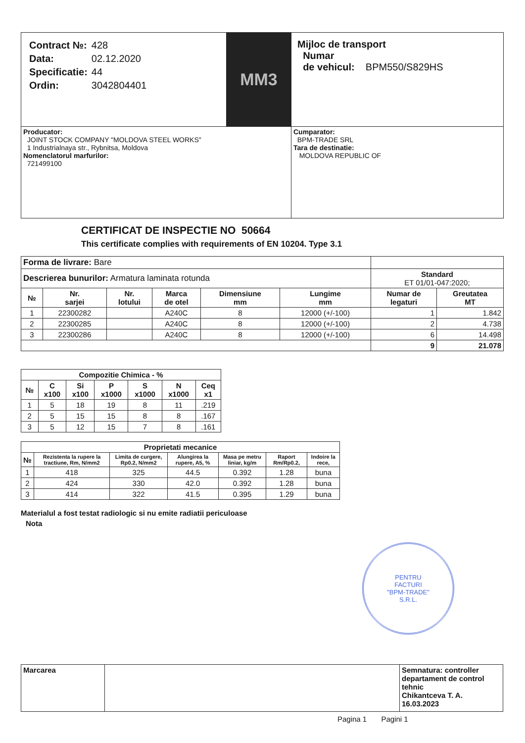| / Contract №: / 428 / / Data: / 02.12.2020 / / Specificatie: / 44 / / Ordin: / 3042804401 / | MM3 | Mijloc de transport Numar de vehicul: BPM550/S829HS |
| Producator: JOINT STOCK COMPANY "MOLDOVA STEEL WORKS" 1 Industrialnaya str., Rybnitsa, Moldova Nomenclatorul marfurilor: 721499100 | | Cumparator: BPM-TRADE SRL Tara de destinatie: MOLDOVA REPUBLIC OF |
CERTIFICAT DE INSPECTIE NO 50664
This certificate complies with requirements of EN 10204. Type 3.1
| Forma de livrare: Bare | | | | | | | |
| Descrierea bunurilor: Armatura laminata rotunda | | | | | | Standard ET 01/01-047:2020; | |
| № | Nr. sarjei | Nr. lotului | Marca de otel | Dimensiune mm | Lungime mm | Numar de legaturi | Greutatea MT |
| 1 | 22300282 | | A240C | 8 | 12000 (+/-100) | 1 | 1.842 |
| 2 | 22300285 | | A240C | 8 | 12000 (+/-100) | 2 | 4.738 |
| 3 | 22300286 | | A240C | 8 | 12000 (+/-100) | 6 | 14.498 |
| | | | | | | 9 | 21.078 |
| Compozitie Chimica - % | | | | | | |
| --- | --- | --- | --- | --- | --- | --- |
| № | C x100 | Si x100 | P x1000 | S x1000 | N x1000 | Ceq x1 |
| 1 | 5 | 18 | 19 | 8 | 11 | .219 |
| 2 | 5 | 15 | 15 | 8 | 8 | .167 |
| 3 | 5 | 12 | 15 | 7 | 8 | .161 |
| Proprietati mecanice | | | | | | |
| --- | --- | --- | --- | --- | --- | --- |
| № | Rezistenta la rupere la tractiune, Rm, N/mm2 | Limita de curgere, Rp0.2, N/mm2 | Alungirea la rupere, A5, % | Masa pe metru liniar, kg/m | Raport Rm/Rp0.2, | Indoire la rece, |
| 1 | 418 | 325 | 44.5 | 0.392 | 1.28 | buna |
| 2 | 424 | 330 | 42.0 | 0.392 | 1.28 | buna |
| 3 | 414 | 322 | 41.5 | 0.395 | 1.29 | buna |
Materialul a fost testat radiologic si nu emite radiatii periculoase
Nota
PENTRU
FACTURI
"BPM-TRADE"
S.R.L.
| Marcarea | | Semnatura: controller departament de control tehnic Chikantceva T. A. 16.03.2023 |
Pagina 1 Pagini 1